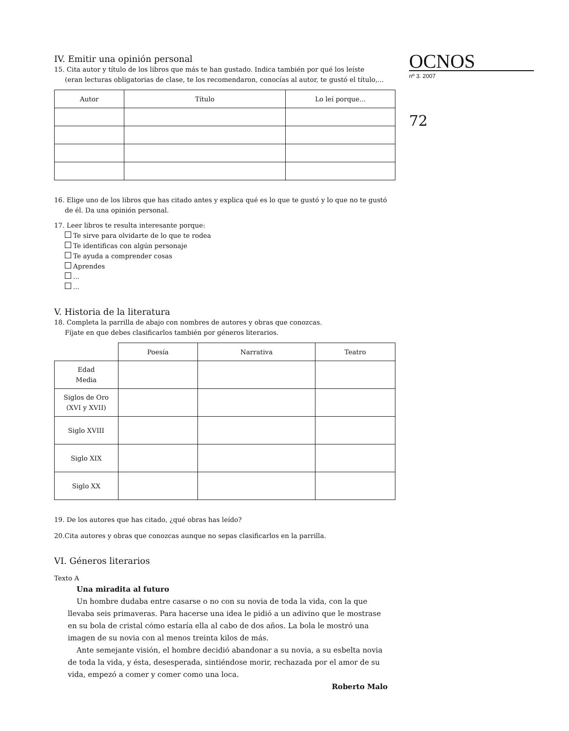IV. Emitir una opinión personal
15. Cita autor y título de los libros que más te han gustado. Indica también por qué los leíste
(eran lecturas obligatorias de clase, te los recomendaron, conocías al autor, te gustó el título,...
| Autor | Título | Lo leí porque... |
| --- | --- | --- |
16. Elige uno de los libros que has citado antes y explica qué es lo que te gustó y lo que no te gustó
de él. Da una opinión personal.
17. Leer libros te resulta interesante porque:
Te sirve para olvidarte de lo que te rodea
Te identificas con algún personaje
Te ayuda a comprender cosas
Aprendes
...
...
V. Historia de la literatura
18. Completa la parrilla de abajo con nombres de autores y obras que conozcas.
Fíjate en que debes clasificarlos también por géneros literarios.
| | Poesía | Narrativa | Teatro |
| --- | --- | --- | --- |
| Edad Media | | | |
| Siglos de Oro (XVI y XVII) | | | |
| Siglo XVIII | | | |
| Siglo XIX | | | |
| Siglo XX | | | |
19. De los autores que has citado, ¿qué obras has leído?
20.Cita autores y obras que conozcas aunque no sepas clasificarlos en la parrilla.
VI. Géneros literarios
Texto A
Una miradita al futuro
Un hombre dudaba entre casarse o no con su novia de toda la vida, con la que llevaba seis primaveras. Para hacerse una idea le pidió a un adivino que le mostrase en su bola de cristal cómo estaría ella al cabo de dos años. La bola le mostró una imagen de su novia con al menos treinta kilos de más.
Ante semejante visión, el hombre decidió abandonar a su novia, a su esbelta novia de toda la vida, y ésta, desesperada, sintiéndose morir, rechazada por el amor de su vida, empezó a comer y comer como una loca.
Roberto Malo
OCNOS
nº 3. 2007
72